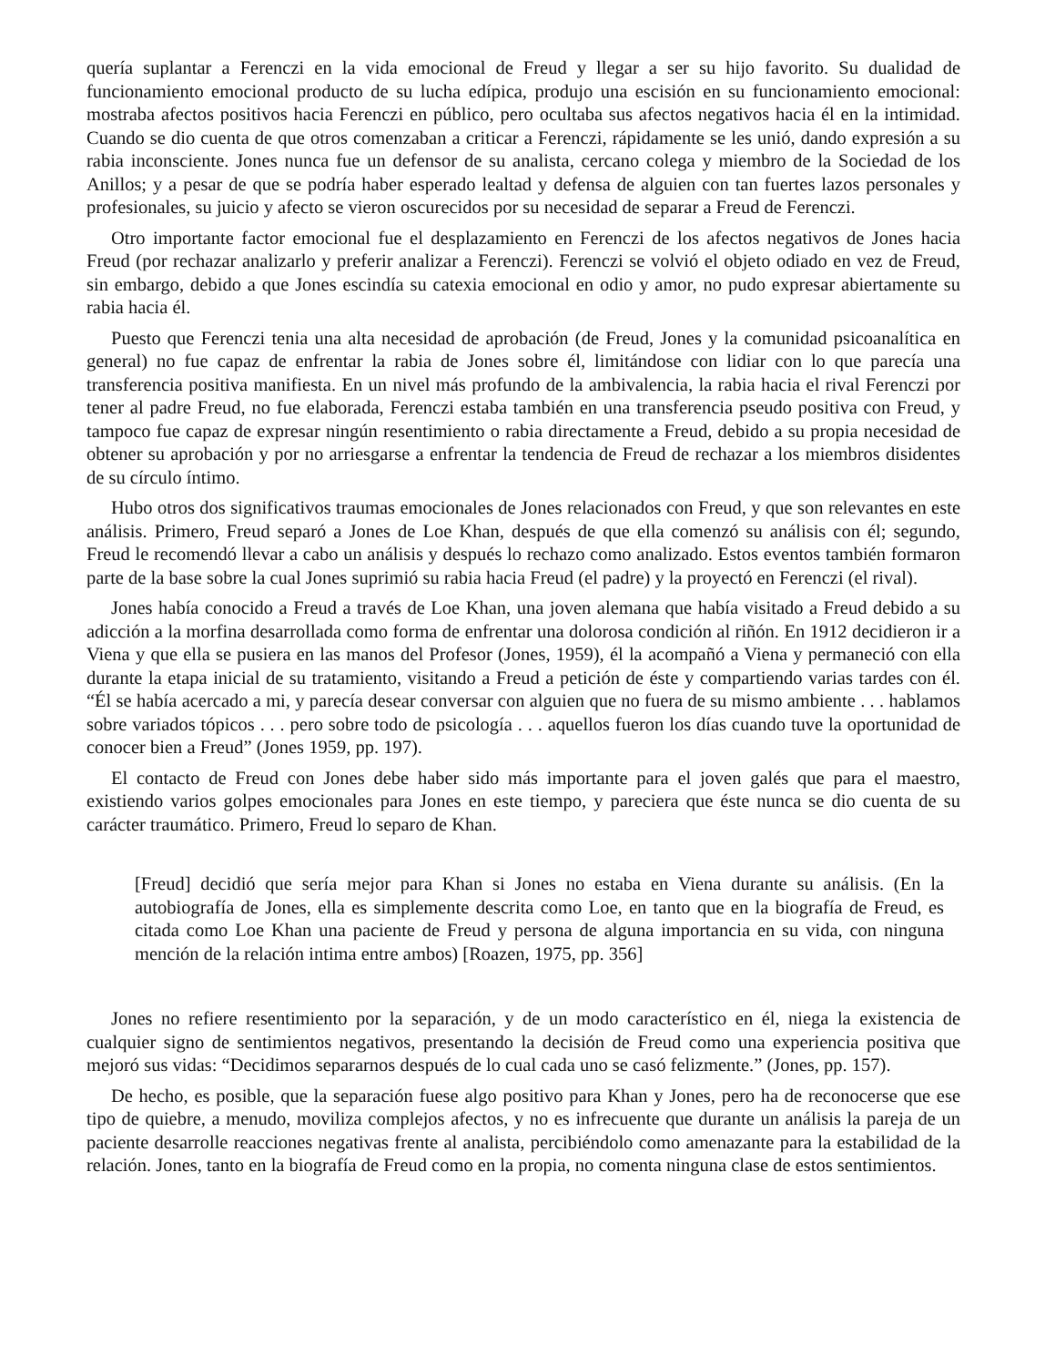quería suplantar a Ferenczi en la vida emocional de Freud y llegar a ser su hijo favorito. Su dualidad de funcionamiento emocional producto de su lucha edípica, produjo una escisión en su funcionamiento emocional: mostraba afectos positivos hacia Ferenczi en público, pero ocultaba sus afectos negativos hacia él en la intimidad. Cuando se dio cuenta de que otros comenzaban a criticar a Ferenczi, rápidamente se les unió, dando expresión a su rabia inconsciente. Jones nunca fue un defensor de su analista, cercano colega y miembro de la Sociedad de los Anillos; y a pesar de que se podría haber esperado lealtad y defensa de alguien con tan fuertes lazos personales y profesionales, su juicio y afecto se vieron oscurecidos por su necesidad de separar a Freud de Ferenczi.
Otro importante factor emocional fue el desplazamiento en Ferenczi de los afectos negativos de Jones hacia Freud (por rechazar analizarlo y preferir analizar a Ferenczi). Ferenczi se volvió el objeto odiado en vez de Freud, sin embargo, debido a que Jones escindía su catexia emocional en odio y amor, no pudo expresar abiertamente su rabia hacia él.
Puesto que Ferenczi tenia una alta necesidad de aprobación (de Freud, Jones y la comunidad psicoanalítica en general) no fue capaz de enfrentar la rabia de Jones sobre él, limitándose con lidiar con lo que parecía una transferencia positiva manifiesta. En un nivel más profundo de la ambivalencia, la rabia hacia el rival Ferenczi por tener al padre Freud, no fue elaborada, Ferenczi estaba también en una transferencia pseudo positiva con Freud, y tampoco fue capaz de expresar ningún resentimiento o rabia directamente a Freud, debido a su propia necesidad de obtener su aprobación y por no arriesgarse a enfrentar la tendencia de Freud de rechazar a los miembros disidentes de su círculo íntimo.
Hubo otros dos significativos traumas emocionales de Jones relacionados con Freud, y que son relevantes en este análisis. Primero, Freud separó a Jones de Loe Khan, después de que ella comenzó su análisis con él; segundo, Freud le recomendó llevar a cabo un análisis y después lo rechazo como analizado. Estos eventos también formaron parte de la base sobre la cual Jones suprimió su rabia hacia Freud (el padre) y la proyectó en Ferenczi (el rival).
Jones había conocido a Freud a través de Loe Khan, una joven alemana que había visitado a Freud debido a su adicción a la morfina desarrollada como forma de enfrentar una dolorosa condición al riñón. En 1912 decidieron ir a Viena y que ella se pusiera en las manos del Profesor (Jones, 1959), él la acompañó a Viena y permaneció con ella durante la etapa inicial de su tratamiento, visitando a Freud a petición de éste y compartiendo varias tardes con él. “Él se había acercado a mi, y parecía desear conversar con alguien que no fuera de su mismo ambiente . . . hablamos sobre variados tópicos . . . pero sobre todo de psicología . . . aquellos fueron los días cuando tuve la oportunidad de conocer bien a Freud” (Jones 1959, pp. 197).
El contacto de Freud con Jones debe haber sido más importante para el joven galés que para el maestro, existiendo varios golpes emocionales para Jones en este tiempo, y pareciera que éste nunca se dio cuenta de su carácter traumático. Primero, Freud lo separo de Khan.
[Freud] decidió que sería mejor para Khan si Jones no estaba en Viena durante su análisis. (En la autobiografía de Jones, ella es simplemente descrita como Loe, en tanto que en la biografía de Freud, es citada como Loe Khan una paciente de Freud y persona de alguna importancia en su vida, con ninguna mención de la relación intima entre ambos) [Roazen, 1975, pp. 356]
Jones no refiere resentimiento por la separación, y de un modo característico en él, niega la existencia de cualquier signo de sentimientos negativos, presentando la decisión de Freud como una experiencia positiva que mejoró sus vidas: “Decidimos separarnos después de lo cual cada uno se casó felizmente.” (Jones, pp. 157).
De hecho, es posible, que la separación fuese algo positivo para Khan y Jones, pero ha de reconocerse que ese tipo de quiebre, a menudo, moviliza complejos afectos, y no es infrecuente que durante un análisis la pareja de un paciente desarrolle reacciones negativas frente al analista, percibiéndolo como amenazante para la estabilidad de la relación. Jones, tanto en la biografía de Freud como en la propia, no comenta ninguna clase de estos sentimientos.